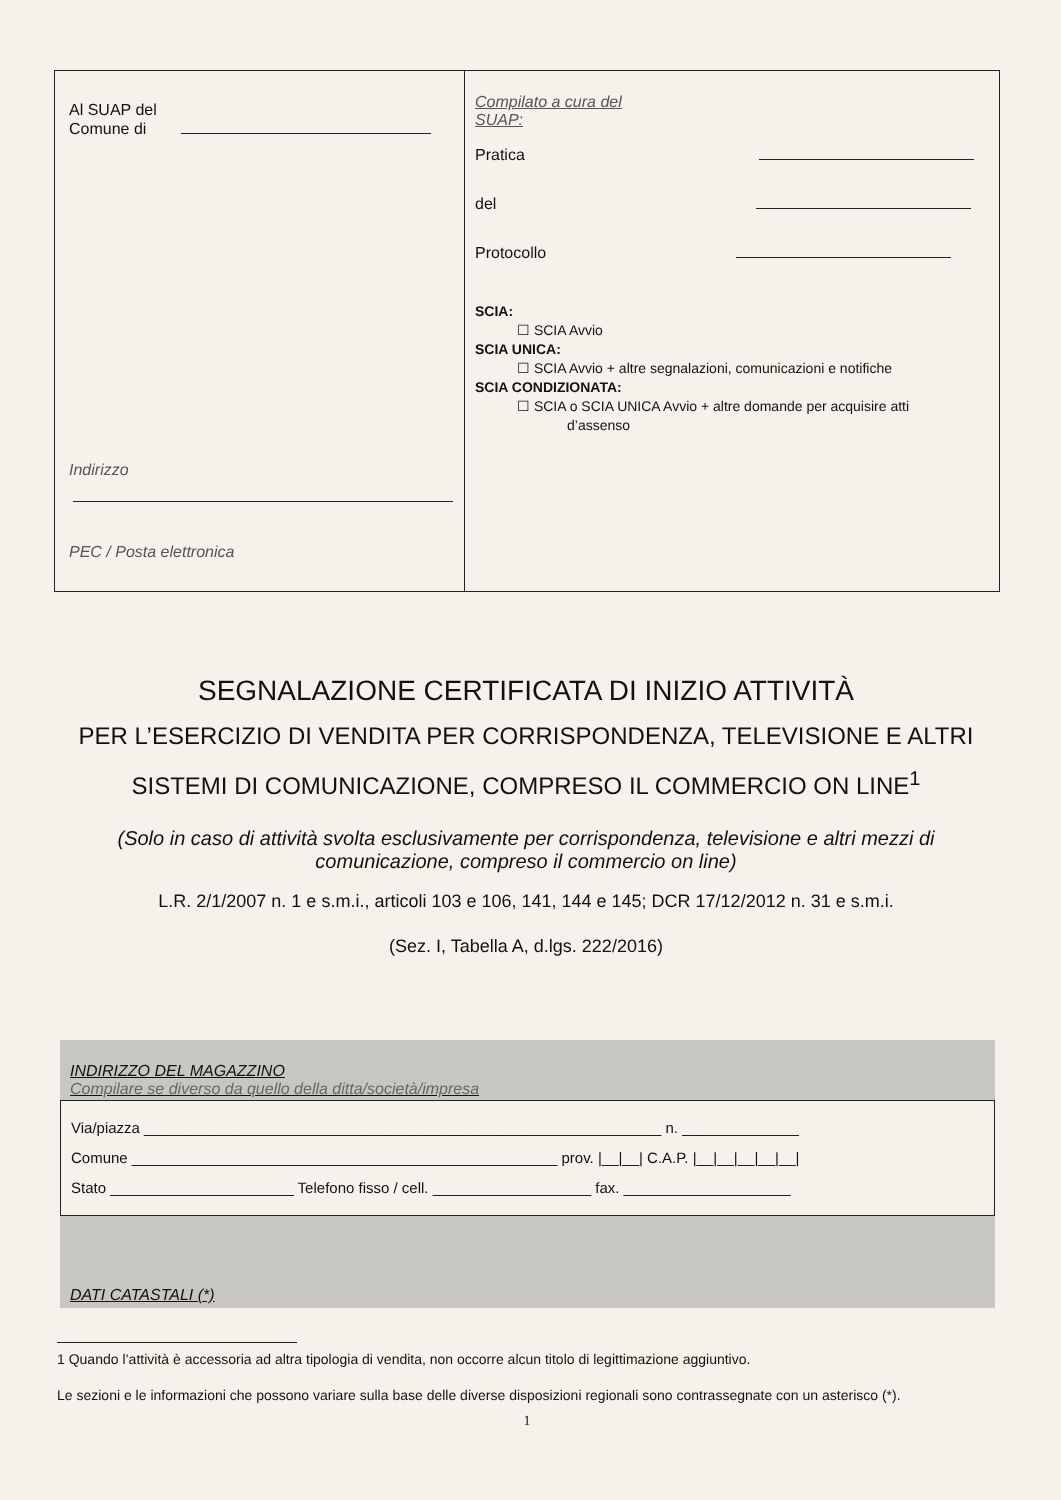Al SUAP del
Comune di
Indirizzo
PEC / Posta elettronica
Compilato a cura del
SUAP:
Pratica
del
Protocollo
SCIA:
☐ SCIA Avvio
SCIA UNICA:
☐ SCIA Avvio + altre segnalazioni, comunicazioni e notifiche
SCIA CONDIZIONATA:
☐ SCIA o SCIA UNICA Avvio + altre domande per acquisire atti
d’assenso
SEGNALAZIONE CERTIFICATA DI INIZIO ATTIVITÀ
PER L’ESERCIZIO DI VENDITA PER CORRISPONDENZA, TELEVISIONE E ALTRI SISTEMI DI COMUNICAZIONE, COMPRESO IL COMMERCIO ON LINE<sup>1</sup>
(Solo in caso di attività svolta esclusivamente per corrispondenza, televisione e altri mezzi di comunicazione, compreso il commercio on line)
L.R. 2/1/2007 n. 1 e s.m.i., articoli 103 e 106, 141, 144 e 145; DCR 17/12/2012 n. 31 e s.m.i.
(Sez. I, Tabella A, d.lgs. 222/2016)
INDIRIZZO DEL MAGAZZINO
Compilare se diverso da quello della ditta/società/impresa
Via/piazza ______________________________________________________________ n. ______________
Comune ___________________________________________________ prov. |__|__| C.A.P. |__|__|__|__|__|
Stato ______________________ Telefono fisso / cell. ___________________ fax. ____________________
DATI CATASTALI (*)
1 Quando l’attività è accessoria ad altra tipologia di vendita, non occorre alcun titolo di legittimazione aggiuntivo.
Le sezioni e le informazioni che possono variare sulla base delle diverse disposizioni regionali sono contrassegnate con un asterisco (*).
1